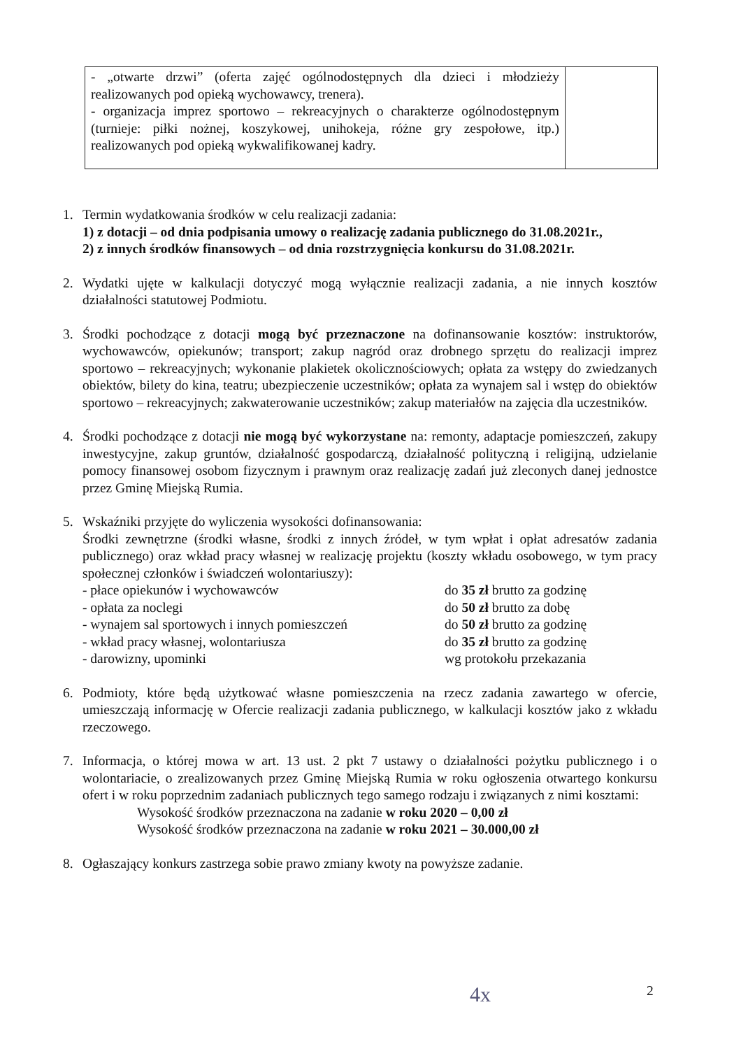| - „otwarte drzwi” (oferta zajęć ogólnodostępnych dla dzieci i młodzieży realizowanych pod opieką wychowawcy, trenera). - organizacja imprez sportowo – rekreacyjnych o charakterze ogólnodostępnym (turnieje: piłki nożnej, koszykowej, unihokeja, różne gry zespołowe, itp.) realizowanych pod opieką wykwalifikowanej kadry. | |
1. Termin wydatkowania środków w celu realizacji zadania:
1) z dotacji – od dnia podpisania umowy o realizację zadania publicznego do 31.08.2021r.,
2) z innych środków finansowych – od dnia rozstrzygnięcia konkursu do 31.08.2021r.
2. Wydatki ujęte w kalkulacji dotyczyć mogą wyłącznie realizacji zadania, a nie innych kosztów działalności statutowej Podmiotu.
3. Środki pochodzące z dotacji mogą być przeznaczone na dofinansowanie kosztów: instruktorów, wychowawców, opiekunów; transport; zakup nagród oraz drobnego sprzętu do realizacji imprez sportowo – rekreacyjnych; wykonanie plakietek okolicznościowych; opłata za wstępy do zwiedzanych obiektów, bilety do kina, teatru; ubezpieczenie uczestników; opłata za wynajem sal i wstęp do obiektów sportowo – rekreacyjnych; zakwaterowanie uczestników; zakup materiałów na zajęcia dla uczestników.
4. Środki pochodzące z dotacji nie mogą być wykorzystane na: remonty, adaptacje pomieszczeń, zakupy inwestycyjne, zakup gruntów, działalność gospodarczą, działalność polityczną i religijną, udzielanie pomocy finansowej osobom fizycznym i prawnym oraz realizację zadań już zleconych danej jednostce przez Gminę Miejską Rumia.
5. Wskaźniki przyjęte do wyliczenia wysokości dofinansowania:
Środki zewnętrzne (środki własne, środki z innych źródeł, w tym wpłat i opłat adresatów zadania publicznego) oraz wkład pracy własnej w realizację projektu (koszty wkładu osobowego, w tym pracy społecznej członków i świadczeń wolontariuszy):
- płace opiekunów i wychowawców do 35 zł brutto za godzinę
- opłata za noclegi do 50 zł brutto za dobę
- wynajem sal sportowych i innych pomieszczeń do 50 zł brutto za godzinę
- wkład pracy własnej, wolontariusza do 35 zł brutto za godzinę
- darowizny, upominki wg protokołu przekazania
6. Podmioty, które będą użytkować własne pomieszczenia na rzecz zadania zawartego w ofercie, umieszczają informację w Ofercie realizacji zadania publicznego, w kalkulacji kosztów jako z wkładu rzeczowego.
7. Informacja, o której mowa w art. 13 ust. 2 pkt 7 ustawy o działalności pożytku publicznego i o wolontariacie, o zrealizowanych przez Gminę Miejską Rumia w roku ogłoszenia otwartego konkursu ofert i w roku poprzednim zadaniach publicznych tego samego rodzaju i związanych z nimi kosztami:
Wysokość środków przeznaczona na zadanie w roku 2020 – 0,00 zł
Wysokość środków przeznaczona na zadanie w roku 2021 – 30.000,00 zł
8. Ogłaszający konkurs zastrzega sobie prawo zmiany kwoty na powyższe zadanie.
4x 2